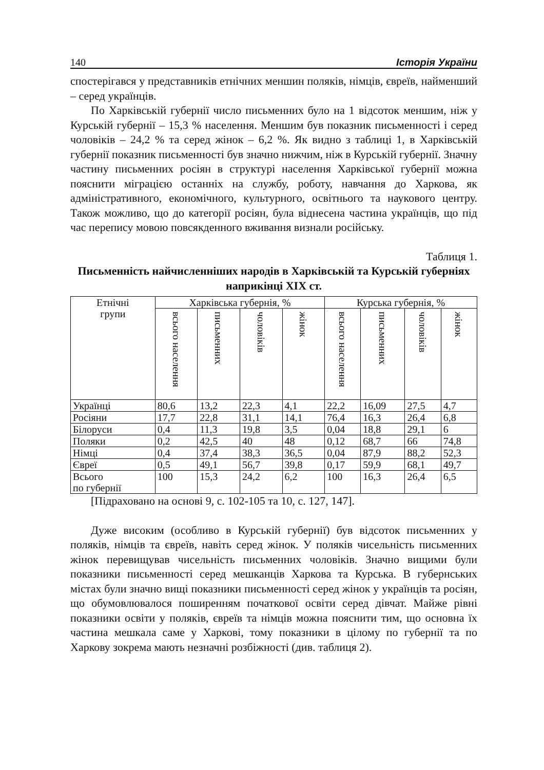140 Історія України
спостерігався у представників етнічних меншин поляків, німців, євреїв, найменший – серед українців.
По Харківській губернії число письменних було на 1 відсоток меншим, ніж у Курській губернії – 15,3 % населення. Меншим був показник письменності і серед чоловіків – 24,2 % та серед жінок – 6,2 %. Як видно з таблиці 1, в Харківській губернії показник письменності був значно нижчим, ніж в Курській губернії. Значну частину письменних росіян в структурі населення Харківської губернії можна пояснити міграцією останніх на службу, роботу, навчання до Харкова, як адміністративного, економічного, культурного, освітнього та наукового центру. Також можливо, що до категорії росіян, була віднесена частина українців, що під час перепису мовою повсякденного вживання визнали російську.
Таблиця 1.
Письменність найчисленніших народів в Харківській та Курській губерніях наприкінці XIX ст.
| Етнічні групи | Харківська губернія, % | | | | Курська губернія, % | | | |
| --- | --- | --- | --- | --- | --- | --- | --- | --- |
| | всього населення | письменних | чоловіків | жінок | всього населення | письменних | чоловіків | жінок |
| Українці | 80,6 | 13,2 | 22,3 | 4,1 | 22,2 | 16,09 | 27,5 | 4,7 |
| Росіяни | 17,7 | 22,8 | 31,1 | 14,1 | 76,4 | 16,3 | 26,4 | 6,8 |
| Білоруси | 0,4 | 11,3 | 19,8 | 3,5 | 0,04 | 18,8 | 29,1 | 6 |
| Поляки | 0,2 | 42,5 | 40 | 48 | 0,12 | 68,7 | 66 | 74,8 |
| Німці | 0,4 | 37,4 | 38,3 | 36,5 | 0,04 | 87,9 | 88,2 | 52,3 |
| Євреї | 0,5 | 49,1 | 56,7 | 39,8 | 0,17 | 59,9 | 68,1 | 49,7 |
| Всього по губернії | 100 | 15,3 | 24,2 | 6,2 | 100 | 16,3 | 26,4 | 6,5 |
[Підраховано на основі 9, с. 102-105 та 10, с. 127, 147].
Дуже високим (особливо в Курській губернії) був відсоток письменних у поляків, німців та євреїв, навіть серед жінок. У поляків чисельність письменних жінок перевищував чисельність письменних чоловіків. Значно вищими були показники письменності серед мешканців Харкова та Курська. В губернських містах були значно вищі показники письменності серед жінок у українців та росіян, що обумовлювалося поширенням початкової освіти серед дівчат. Майже рівні показники освіти у поляків, євреїв та німців можна пояснити тим, що основна їх частина мешкала саме у Харкові, тому показники в цілому по губернії та по Харкову зокрема мають незначні розбіжності (див. таблиця 2).